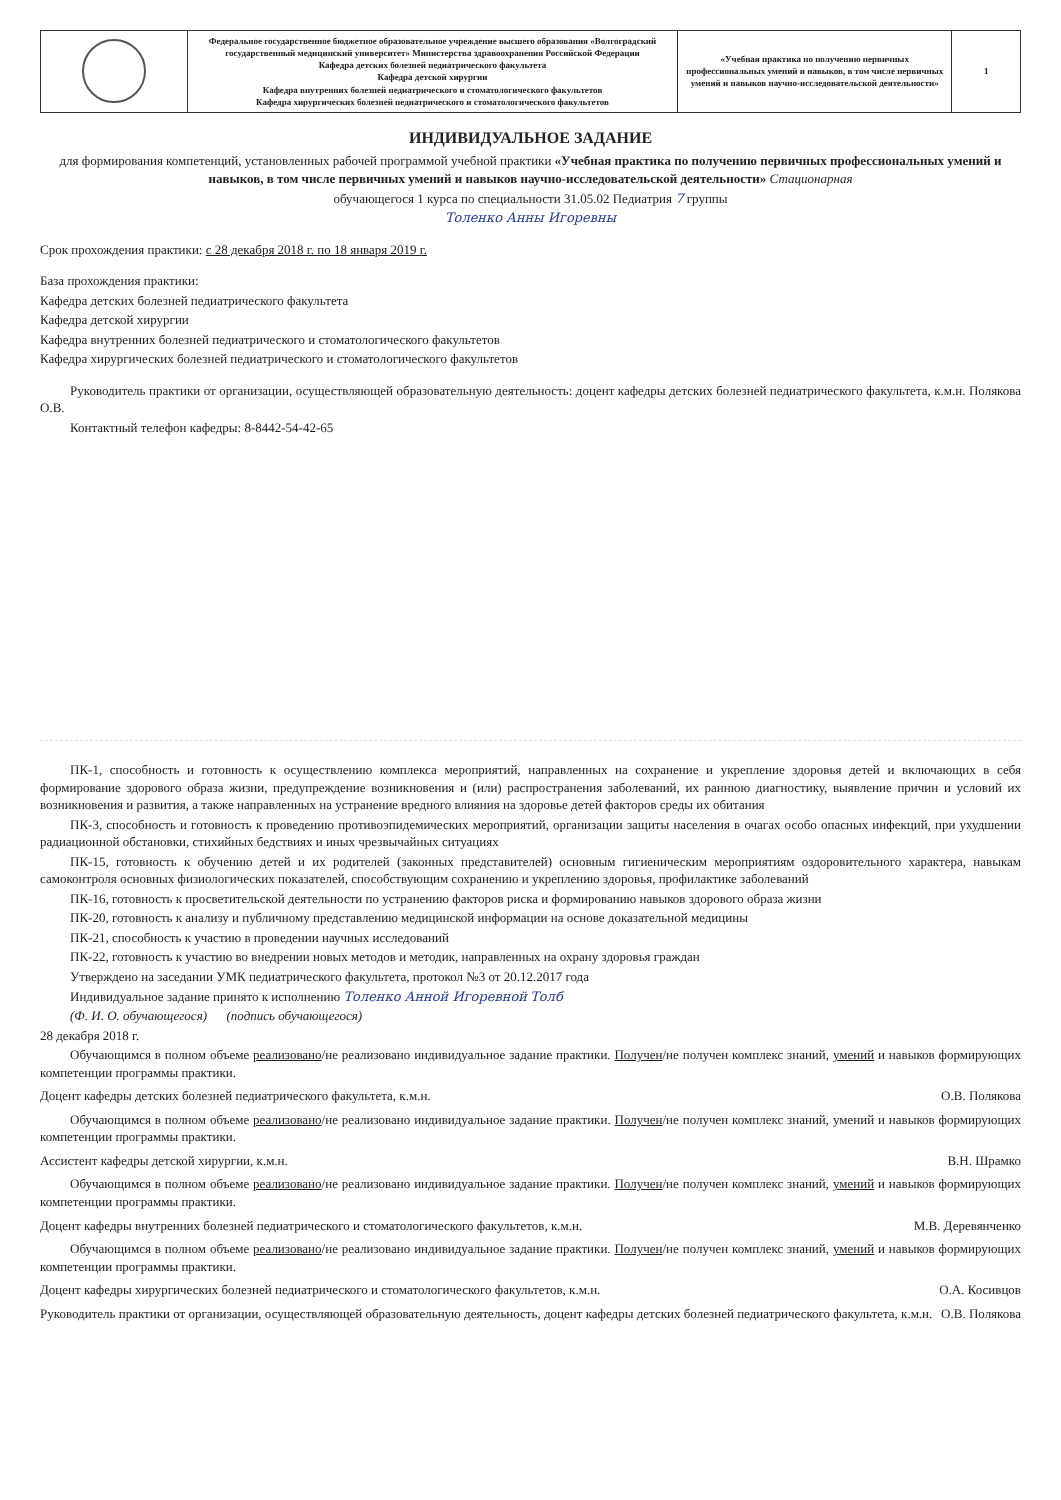| | Федеральное государственное бюджетное образовательное учреждение высшего образования «Волгоградский государственный медицинский университет» Министерства здравоохранения Российской Федерации Кафедра детских болезней педиатрического факультета Кафедра детской хирургии Кафедра внутренних болезней педиатрического и стоматологического факультетов Кафедра хирургических болезней педиатрического и стоматологического факультетов | «Учебная практика по получению первичных профессиональных умений и навыков, в том числе первичных умений и навыков научно-исследовательской деятельности» | 1 |
ИНДИВИДУАЛЬНОЕ ЗАДАНИЕ
для формирования компетенций, установленных рабочей программой учебной практики «Учебная практика по получению первичных профессиональных умений и навыков, в том числе первичных умений и навыков научно-исследовательской деятельности» Стационарная
обучающегося 1 курса по специальности 31.05.02 Педиатрия 7 группы
Толенко Анны Игоревны
Срок прохождения практики: с 28 декабря 2018 г. по 18 января 2019 г.
База прохождения практики:
Кафедра детских болезней педиатрического факультета
Кафедра детской хирургии
Кафедра внутренних болезней педиатрического и стоматологического факультетов
Кафедра хирургических болезней педиатрического и стоматологического факультетов
Руководитель практики от организации, осуществляющей образовательную деятельность: доцент кафедры детских болезней педиатрического факультета, к.м.н. Полякова О.В.
Контактный телефон кафедры: 8-8442-54-42-65
ПК-1, способность и готовность к осуществлению комплекса мероприятий, направленных на сохранение и укрепление здоровья детей и включающих в себя формирование здорового образа жизни, предупреждение возникновения и (или) распространения заболеваний, их раннюю диагностику, выявление причин и условий их возникновения и развития, а также направленных на устранение вредного влияния на здоровье детей факторов среды их обитания
ПК-3, способность и готовность к проведению противоэпидемических мероприятий, организации защиты населения в очагах особо опасных инфекций, при ухудшении радиационной обстановки, стихийных бедствиях и иных чрезвычайных ситуациях
ПК-15, готовность к обучению детей и их родителей (законных представителей) основным гигиеническим мероприятиям оздоровительного характера, навыкам самоконтроля основных физиологических показателей, способствующим сохранению и укреплению здоровья, профилактике заболеваний
ПК-16, готовность к просветительской деятельности по устранению факторов риска и формированию навыков здорового образа жизни
ПК-20, готовность к анализу и публичному представлению медицинской информации на основе доказательной медицины
ПК-21, способность к участию в проведении научных исследований
ПК-22, готовность к участию во внедрении новых методов и методик, направленных на охрану здоровья граждан
Утверждено на заседании УМК педиатрического факультета, протокол №3 от 20.12.2017 года
Индивидуальное задание принято к исполнению Толенко Анной Игоревной Толб
(Ф. И. О. обучающегося) (подпись обучающегося)
28 декабря 2018 г.
Обучающимся в полном объеме реализовано/не реализовано индивидуальное задание практики. Получен/не получен комплекс знаний, умений и навыков формирующих компетенции программы практики.
Доцент кафедры детских болезней педиатрического факультета, к.м.н. О.В. Полякова
Обучающимся в полном объеме реализовано/не реализовано индивидуальное задание практики. Получен/не получен комплекс знаний, умений и навыков формирующих компетенции программы практики.
Ассистент кафедры детской хирургии, к.м.н. В.Н. Шрамко
Обучающимся в полном объеме реализовано/не реализовано индивидуальное задание практики. Получен/не получен комплекс знаний, умений и навыков формирующих компетенции программы практики.
Доцент кафедры внутренних болезней педиатрического и стоматологического факультетов, к.м.н. М.В. Деревянченко
Обучающимся в полном объеме реализовано/не реализовано индивидуальное задание практики. Получен/не получен комплекс знаний, умений и навыков формирующих компетенции программы практики.
Доцент кафедры хирургических болезней педиатрического и стоматологического факультетов, к.м.н. О.А. Косивцов
Руководитель практики от организации, осуществляющей образовательную деятельность, доцент кафедры детских болезней педиатрического факультета, к.м.н. О.В. Полякова